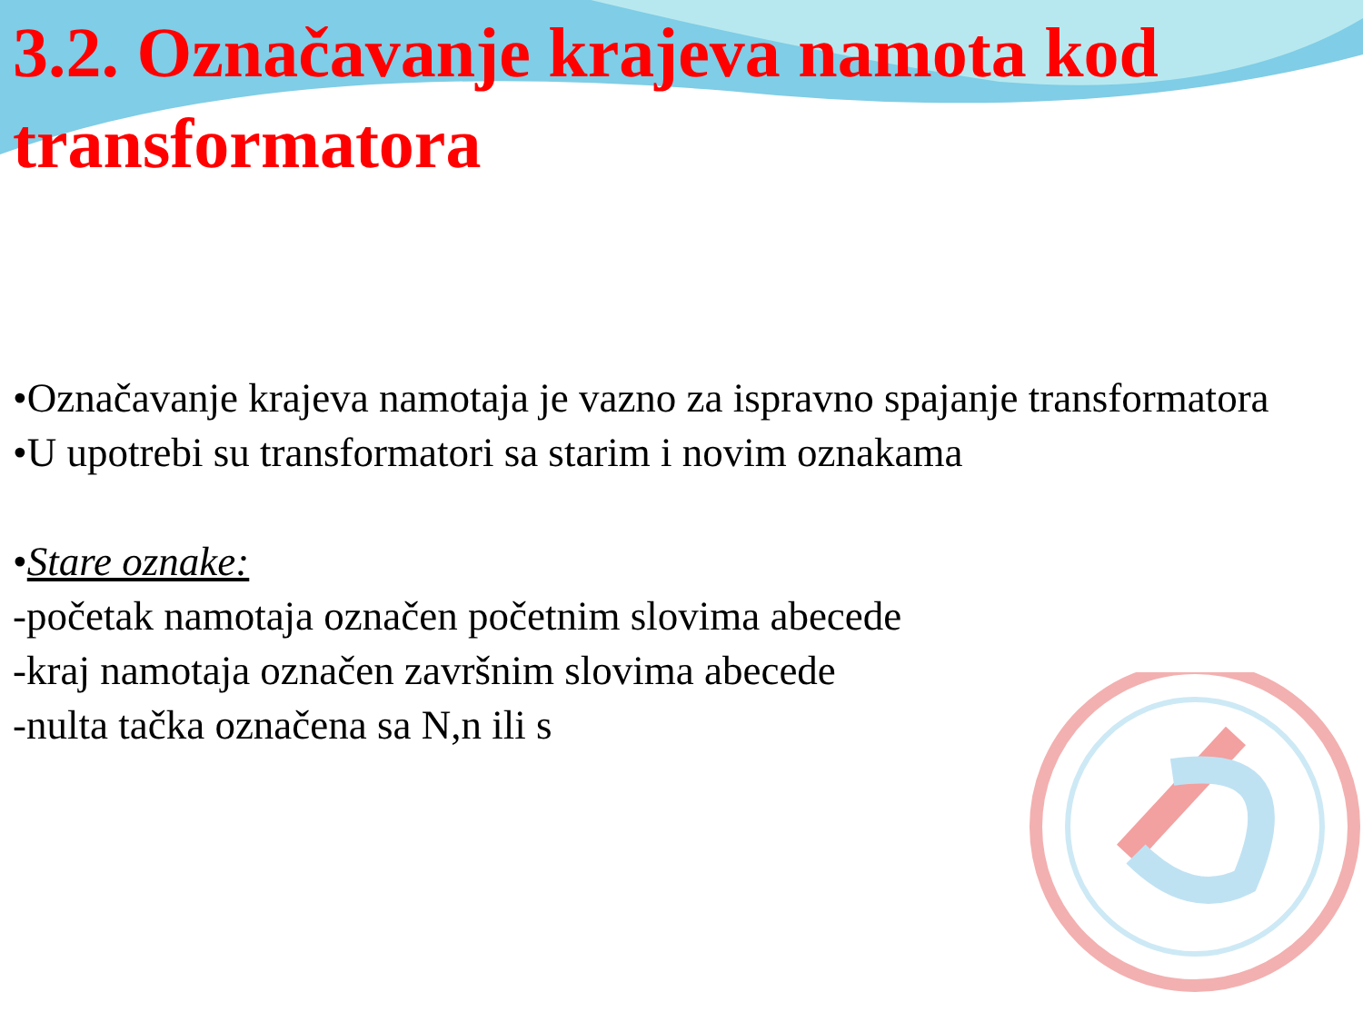3.2. Označavanje krajeva namota kod transformatora
•Označavanje krajeva namotaja je vazno za ispravno spajanje transformatora
•U upotrebi su transformatori sa starim i novim oznakama
•Stare oznake:
-početak namotaja označen početnim slovima abecede
-kraj namotaja označen završnim slovima abecede
-nulta tačka označena sa N,n ili s